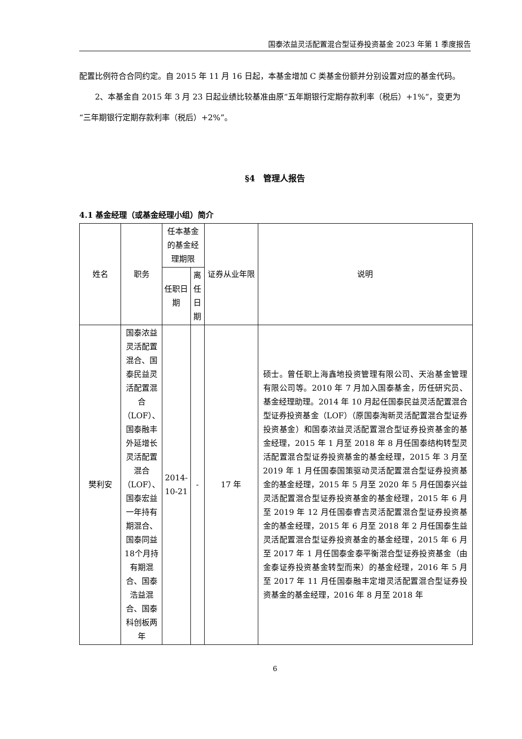国泰浓益灵活配置混合型证券投资基金 2023 年第 1 季度报告
配置比例符合合同约定。自 2015 年 11 月 16 日起，本基金增加 C 类基金份额并分别设置对应的基金代码。
2、本基金自 2015 年 3 月 23 日起业绩比较基准由原“五年期银行定期存款利率（税后）+1%“，变更为“三年期银行定期存款利率（税后）+2%”。
§4　管理人报告
4.1 基金经理（或基金经理小组）简介
| 姓名 | 职务 | 任本基金的基金经理期限 | | 证券从业年限 | 说明 |
| --- | --- | --- | --- | --- | --- |
| | | 任职日期 | 离任日期 | | |
| 樊利安 | 国泰浓益灵活配置混合、国泰民益灵活配置混合（LOF）、国泰融丰外延增长灵活配置混合（LOF）、国泰宏益一年持有期混合、国泰同益18个月持有期混合、国泰浩益混合、国泰科创板两年 | 2014-10-21 | - | 17 年 | 硕士。曾任职上海鑫地投资管理有限公司、天治基金管理有限公司等。2010 年 7 月加入国泰基金，历任研究员、基金经理助理。2014 年 10 月起任国泰民益灵活配置混合型证券投资基金（LOF）（原国泰淘新灵活配置混合型证券投资基金）和国泰浓益灵活配置混合型证券投资基金的基金经理，2015 年 1 月至 2018 年 8 月任国泰结构转型灵活配置混合型证券投资基金的基金经理，2015 年 3 月至 2019 年 1 月任国泰国策驱动灵活配置混合型证券投资基金的基金经理，2015 年 5 月至 2020 年 5 月任国泰兴益灵活配置混合型证券投资基金的基金经理，2015 年 6 月至 2019 年 12 月任国泰睿吉灵活配置混合型证券投资基金的基金经理，2015 年 6 月至 2018 年 2 月任国泰生益灵活配置混合型证券投资基金的基金经理，2015 年 6 月至 2017 年 1 月任国泰金泰平衡混合型证券投资基金（由金泰证券投资基金转型而来）的基金经理，2016 年 5 月至 2017 年 11 月任国泰融丰定增灵活配置混合型证券投资基金的基金经理，2016 年 8 月至 2018 年 |
6